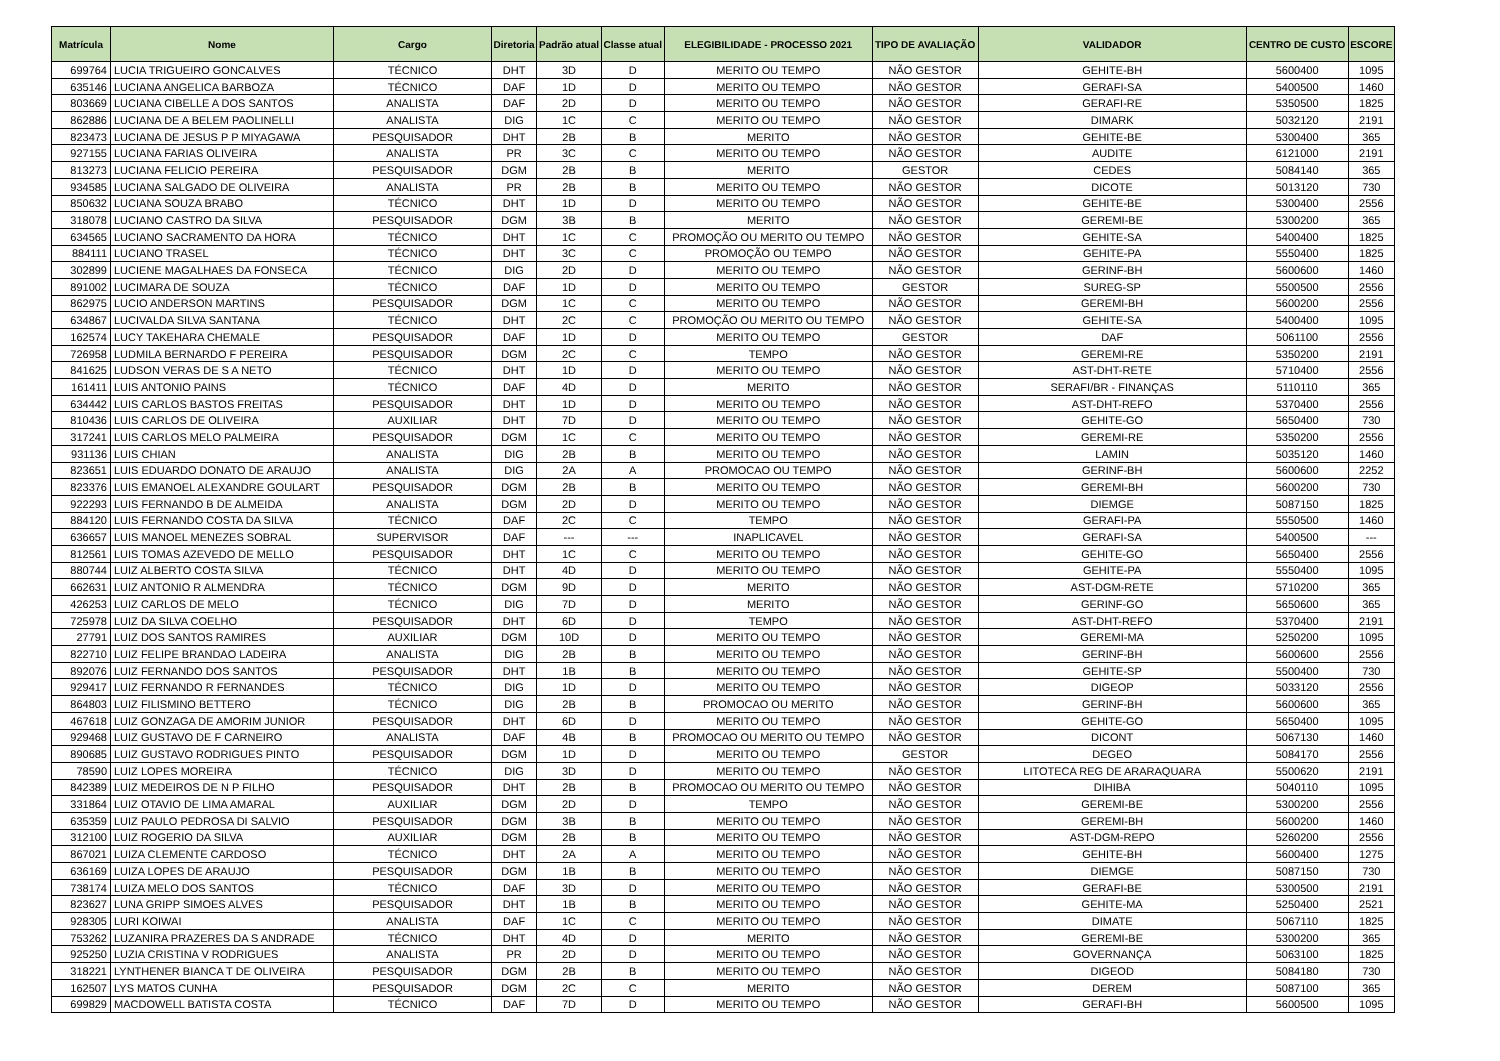| Matrícula | Nome | Cargo | Diretoria | Padrão atual | Classe atual | ELEGIBILIDADE - PROCESSO 2021 | TIPO DE AVALIAÇÃO | VALIDADOR | CENTRO DE CUSTO | ESCORE |
| --- | --- | --- | --- | --- | --- | --- | --- | --- | --- | --- |
| 699764 | LUCIA TRIGUEIRO GONCALVES | TÉCNICO | DHT | 3D | D | MERITO OU TEMPO | NÃO GESTOR | GEHITE-BH | 5600400 | 1095 |
| 635146 | LUCIANA ANGELICA BARBOZA | TÉCNICO | DAF | 1D | D | MERITO OU TEMPO | NÃO GESTOR | GERAFI-SA | 5400500 | 1460 |
| 803669 | LUCIANA CIBELLE A DOS SANTOS | ANALISTA | DAF | 2D | D | MERITO OU TEMPO | NÃO GESTOR | GERAFI-RE | 5350500 | 1825 |
| 862886 | LUCIANA DE A BELEM PAOLINELLI | ANALISTA | DIG | 1C | C | MERITO OU TEMPO | NÃO GESTOR | DIMARK | 5032120 | 2191 |
| 823473 | LUCIANA DE JESUS P P MIYAGAWA | PESQUISADOR | DHT | 2B | B | MERITO | NÃO GESTOR | GEHITE-BE | 5300400 | 365 |
| 927155 | LUCIANA FARIAS OLIVEIRA | ANALISTA | PR | 3C | C | MERITO OU TEMPO | NÃO GESTOR | AUDITE | 6121000 | 2191 |
| 813273 | LUCIANA FELICIO PEREIRA | PESQUISADOR | DGM | 2B | B | MERITO | GESTOR | CEDES | 5084140 | 365 |
| 934585 | LUCIANA SALGADO DE OLIVEIRA | ANALISTA | PR | 2B | B | MERITO OU TEMPO | NÃO GESTOR | DICOTE | 5013120 | 730 |
| 850632 | LUCIANA SOUZA BRABO | TÉCNICO | DHT | 1D | D | MERITO OU TEMPO | NÃO GESTOR | GEHITE-BE | 5300400 | 2556 |
| 318078 | LUCIANO CASTRO DA SILVA | PESQUISADOR | DGM | 3B | B | MERITO | NÃO GESTOR | GEREMI-BE | 5300200 | 365 |
| 634565 | LUCIANO SACRAMENTO DA HORA | TÉCNICO | DHT | 1C | C | PROMOÇÃO OU MERITO OU TEMPO | NÃO GESTOR | GEHITE-SA | 5400400 | 1825 |
| 884111 | LUCIANO TRASEL | TÉCNICO | DHT | 3C | C | PROMOÇÃO OU TEMPO | NÃO GESTOR | GEHITE-PA | 5550400 | 1825 |
| 302899 | LUCIENE MAGALHAES DA FONSECA | TÉCNICO | DIG | 2D | D | MERITO OU TEMPO | NÃO GESTOR | GERINF-BH | 5600600 | 1460 |
| 891002 | LUCIMARA DE SOUZA | TÉCNICO | DAF | 1D | D | MERITO OU TEMPO | GESTOR | SUREG-SP | 5500500 | 2556 |
| 862975 | LUCIO ANDERSON MARTINS | PESQUISADOR | DGM | 1C | C | MERITO OU TEMPO | NÃO GESTOR | GEREMI-BH | 5600200 | 2556 |
| 634867 | LUCIVALDA SILVA SANTANA | TÉCNICO | DHT | 2C | C | PROMOÇÃO OU MERITO OU TEMPO | NÃO GESTOR | GEHITE-SA | 5400400 | 1095 |
| 162574 | LUCY TAKEHARA CHEMALE | PESQUISADOR | DAF | 1D | D | MERITO OU TEMPO | GESTOR | DAF | 5061100 | 2556 |
| 726958 | LUDMILA BERNARDO F PEREIRA | PESQUISADOR | DGM | 2C | C | TEMPO | NÃO GESTOR | GEREMI-RE | 5350200 | 2191 |
| 841625 | LUDSON VERAS DE S A NETO | TÉCNICO | DHT | 1D | D | MERITO OU TEMPO | NÃO GESTOR | AST-DHT-RETE | 5710400 | 2556 |
| 161411 | LUIS ANTONIO PAINS | TÉCNICO | DAF | 4D | D | MERITO | NÃO GESTOR | SERAFI/BR - FINANÇAS | 5110110 | 365 |
| 634442 | LUIS CARLOS BASTOS FREITAS | PESQUISADOR | DHT | 1D | D | MERITO OU TEMPO | NÃO GESTOR | AST-DHT-REFO | 5370400 | 2556 |
| 810436 | LUIS CARLOS DE OLIVEIRA | AUXILIAR | DHT | 7D | D | MERITO OU TEMPO | NÃO GESTOR | GEHITE-GO | 5650400 | 730 |
| 317241 | LUIS CARLOS MELO PALMEIRA | PESQUISADOR | DGM | 1C | C | MERITO OU TEMPO | NÃO GESTOR | GEREMI-RE | 5350200 | 2556 |
| 931136 | LUIS CHIAN | ANALISTA | DIG | 2B | B | MERITO OU TEMPO | NÃO GESTOR | LAMIN | 5035120 | 1460 |
| 823651 | LUIS EDUARDO DONATO DE ARAUJO | ANALISTA | DIG | 2A | A | PROMOCAO OU TEMPO | NÃO GESTOR | GERINF-BH | 5600600 | 2252 |
| 823376 | LUIS EMANOEL ALEXANDRE GOULART | PESQUISADOR | DGM | 2B | B | MERITO OU TEMPO | NÃO GESTOR | GEREMI-BH | 5600200 | 730 |
| 922293 | LUIS FERNANDO B DE ALMEIDA | ANALISTA | DGM | 2D | D | MERITO OU TEMPO | NÃO GESTOR | DIEMGE | 5087150 | 1825 |
| 884120 | LUIS FERNANDO COSTA DA SILVA | TÉCNICO | DAF | 2C | C | TEMPO | NÃO GESTOR | GERAFI-PA | 5550500 | 1460 |
| 636657 | LUIS MANOEL MENEZES SOBRAL | SUPERVISOR | DAF | --- | --- | INAPLICAVEL | NÃO GESTOR | GERAFI-SA | 5400500 | --- |
| 812561 | LUIS TOMAS AZEVEDO DE MELLO | PESQUISADOR | DHT | 1C | C | MERITO OU TEMPO | NÃO GESTOR | GEHITE-GO | 5650400 | 2556 |
| 880744 | LUIZ ALBERTO COSTA SILVA | TÉCNICO | DHT | 4D | D | MERITO OU TEMPO | NÃO GESTOR | GEHITE-PA | 5550400 | 1095 |
| 662631 | LUIZ ANTONIO R ALMENDRA | TÉCNICO | DGM | 9D | D | MERITO | NÃO GESTOR | AST-DGM-RETE | 5710200 | 365 |
| 426253 | LUIZ CARLOS DE MELO | TÉCNICO | DIG | 7D | D | MERITO | NÃO GESTOR | GERINF-GO | 5650600 | 365 |
| 725978 | LUIZ DA SILVA COELHO | PESQUISADOR | DHT | 6D | D | TEMPO | NÃO GESTOR | AST-DHT-REFO | 5370400 | 2191 |
| 27791 | LUIZ DOS SANTOS RAMIRES | AUXILIAR | DGM | 10D | D | MERITO OU TEMPO | NÃO GESTOR | GEREMI-MA | 5250200 | 1095 |
| 822710 | LUIZ FELIPE BRANDAO LADEIRA | ANALISTA | DIG | 2B | B | MERITO OU TEMPO | NÃO GESTOR | GERINF-BH | 5600600 | 2556 |
| 892076 | LUIZ FERNANDO DOS SANTOS | PESQUISADOR | DHT | 1B | B | MERITO OU TEMPO | NÃO GESTOR | GEHITE-SP | 5500400 | 730 |
| 929417 | LUIZ FERNANDO R FERNANDES | TÉCNICO | DIG | 1D | D | MERITO OU TEMPO | NÃO GESTOR | DIGEOP | 5033120 | 2556 |
| 864803 | LUIZ FILISMINO BETTERO | TÉCNICO | DIG | 2B | B | PROMOCAO OU MERITO | NÃO GESTOR | GERINF-BH | 5600600 | 365 |
| 467618 | LUIZ GONZAGA DE AMORIM JUNIOR | PESQUISADOR | DHT | 6D | D | MERITO OU TEMPO | NÃO GESTOR | GEHITE-GO | 5650400 | 1095 |
| 929468 | LUIZ GUSTAVO DE F CARNEIRO | ANALISTA | DAF | 4B | B | PROMOCAO OU MERITO OU TEMPO | NÃO GESTOR | DICONT | 5067130 | 1460 |
| 890685 | LUIZ GUSTAVO RODRIGUES PINTO | PESQUISADOR | DGM | 1D | D | MERITO OU TEMPO | GESTOR | DEGEO | 5084170 | 2556 |
| 78590 | LUIZ LOPES MOREIRA | TÉCNICO | DIG | 3D | D | MERITO OU TEMPO | NÃO GESTOR | LITOTECA REG DE ARARAQUARA | 5500620 | 2191 |
| 842389 | LUIZ MEDEIROS DE N P FILHO | PESQUISADOR | DHT | 2B | B | PROMOCAO OU MERITO OU TEMPO | NÃO GESTOR | DIHIBA | 5040110 | 1095 |
| 331864 | LUIZ OTAVIO DE LIMA AMARAL | AUXILIAR | DGM | 2D | D | TEMPO | NÃO GESTOR | GEREMI-BE | 5300200 | 2556 |
| 635359 | LUIZ PAULO PEDROSA DI SALVIO | PESQUISADOR | DGM | 3B | B | MERITO OU TEMPO | NÃO GESTOR | GEREMI-BH | 5600200 | 1460 |
| 312100 | LUIZ ROGERIO DA SILVA | AUXILIAR | DGM | 2B | B | MERITO OU TEMPO | NÃO GESTOR | AST-DGM-REPO | 5260200 | 2556 |
| 867021 | LUIZA CLEMENTE CARDOSO | TÉCNICO | DHT | 2A | A | MERITO OU TEMPO | NÃO GESTOR | GEHITE-BH | 5600400 | 1275 |
| 636169 | LUIZA LOPES DE ARAUJO | PESQUISADOR | DGM | 1B | B | MERITO OU TEMPO | NÃO GESTOR | DIEMGE | 5087150 | 730 |
| 738174 | LUIZA MELO DOS SANTOS | TÉCNICO | DAF | 3D | D | MERITO OU TEMPO | NÃO GESTOR | GERAFI-BE | 5300500 | 2191 |
| 823627 | LUNA GRIPP SIMOES ALVES | PESQUISADOR | DHT | 1B | B | MERITO OU TEMPO | NÃO GESTOR | GEHITE-MA | 5250400 | 2521 |
| 928305 | LURI KOIWAI | ANALISTA | DAF | 1C | C | MERITO OU TEMPO | NÃO GESTOR | DIMATE | 5067110 | 1825 |
| 753262 | LUZANIRA PRAZERES DA S ANDRADE | TÉCNICO | DHT | 4D | D | MERITO | NÃO GESTOR | GEREMI-BE | 5300200 | 365 |
| 925250 | LUZIA CRISTINA V RODRIGUES | ANALISTA | PR | 2D | D | MERITO OU TEMPO | NÃO GESTOR | GOVERNANÇA | 5063100 | 1825 |
| 318221 | LYNTHENER BIANCA T DE OLIVEIRA | PESQUISADOR | DGM | 2B | B | MERITO OU TEMPO | NÃO GESTOR | DIGEOD | 5084180 | 730 |
| 162507 | LYS MATOS CUNHA | PESQUISADOR | DGM | 2C | C | MERITO | NÃO GESTOR | DEREM | 5087100 | 365 |
| 699829 | MACDOWELL BATISTA COSTA | TÉCNICO | DAF | 7D | D | MERITO OU TEMPO | NÃO GESTOR | GERAFI-BH | 5600500 | 1095 |